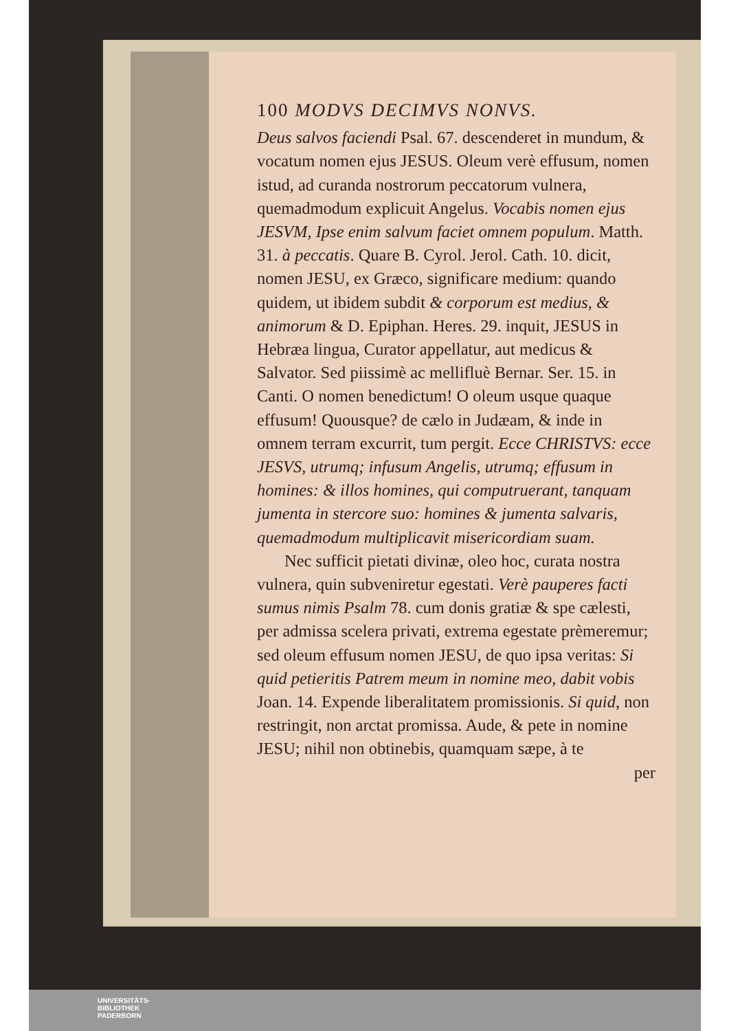100 MODVS DECIMVS NONVS.
Deus salvos faciendi Psal. 67. descenderet in mundum, & vocatum nomen ejus JESUS. Oleum verè effusum, nomen istud, ad curanda nostrorum peccatorum vulnera, quemadmodum explicuit Angelus. Vocabis nomen ejus JESVM, Ipse enim salvum faciet omnem populum. Matth. 31. à peccatis. Quare B. Cyrol. Jerol. Cath. 10. dicit, nomen JESU, ex Græco, significare medium: quando quidem, ut ibidem subdit & corporum est medius, & animorum & D. Epiphan. Heres. 29. inquit, JESUS in Hebræa lingua, Curator appellatur, aut medicus & Salvator. Sed piissimè ac mellifluè Bernar. Ser. 15. in Canti. O nomen benedictum! O oleum usque quaque effusum! Quousque? de cælo in Judæam, & inde in omnem terram excurrit, tum pergit. Ecce CHRISTVS: ecce JESVS, utrumq; infusum Angelis, utrumq; effusum in homines: & illos homines, qui computruerant, tanquam jumenta in stercore suo: homines & jumenta salvaris, quemadmodum multiplicavit misericordiam suam.
Nec sufficit pietati divinæ, oleo hoc, curata nostra vulnera, quin subveniretur egestati. Verè pauperes facti sumus nimis Psalm 78. cum donis gratiæ & spe cælesti, per admissa scelera privati, extrema egestate prèmeremur; sed oleum effusum nomen JESU, de quo ipsa veritas: Si quid petieritis Patrem meum in nomine meo, dabit vobis Joan. 14. Expende liberalitatem promissionis. Si quid, non restringit, non arctat promissa. Aude, & pete in nomine JESU; nihil non obtinebis, quamquam sæpe, à te
per
UNIVERSITÄTS-
BIBLIOTHEK
PADERBORN